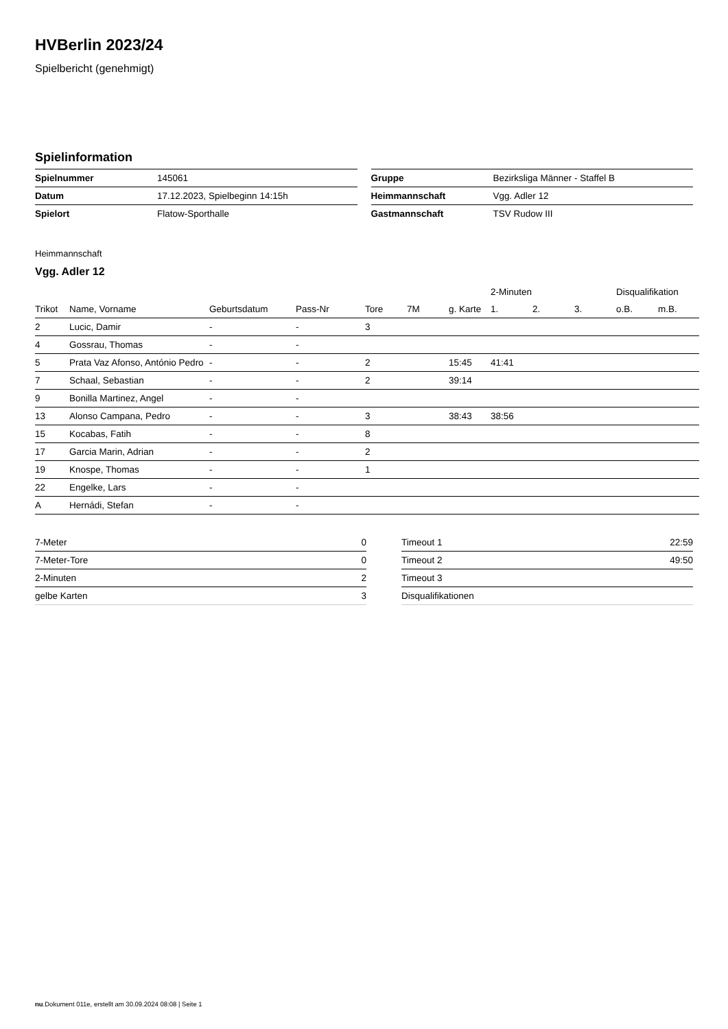HVBerlin 2023/24
Spielbericht (genehmigt)
Spielinformation
| Spielnummer | 145061 |
| Datum | 17.12.2023, Spielbeginn 14:15h |
| Spielort | Flatow-Sporthalle |
| Gruppe | Bezirksliga Männer - Staffel B |
| Heimmannschaft | Vgg. Adler 12 |
| Gastmannschaft | TSV Rudow III |
Heimmannschaft
Vgg. Adler 12
| | | | | | | | 2-Minuten | | | Disqualifikation | |
| --- | --- | --- | --- | --- | --- | --- | --- | --- | --- | --- | --- |
| Trikot | Name, Vorname | Geburtsdatum | Pass-Nr | Tore | 7M | g. Karte | 1. | 2. | 3. | o.B. | m.B. |
| 2 | Lucic, Damir | - | - | 3 | | | | | | | |
| 4 | Gossrau, Thomas | - | - | | | | | | | | |
| 5 | Prata Vaz Afonso, António Pedro | - | - | 2 | | 15:45 | 41:41 | | | | |
| 7 | Schaal, Sebastian | - | - | 2 | | 39:14 | | | | | |
| 9 | Bonilla Martinez, Angel | - | - | | | | | | | | |
| 13 | Alonso Campana, Pedro | - | - | 3 | | 38:43 | 38:56 | | | | |
| 15 | Kocabas, Fatih | - | - | 8 | | | | | | | |
| 17 | Garcia Marin, Adrian | - | - | 2 | | | | | | | |
| 19 | Knospe, Thomas | - | - | 1 | | | | | | | |
| 22 | Engelke, Lars | - | - | | | | | | | | |
| A | Hernádi, Stefan | - | - | | | | | | | | |
| 7-Meter | 0 |
| 7-Meter-Tore | 0 |
| 2-Minuten | 2 |
| gelbe Karten | 3 |
| Timeout 1 | 22:59 |
| Timeout 2 | 49:50 |
| Timeout 3 | |
| Disqualifikationen | |
nu.Dokument 011e, erstellt am 30.09.2024 08:08 | Seite 1